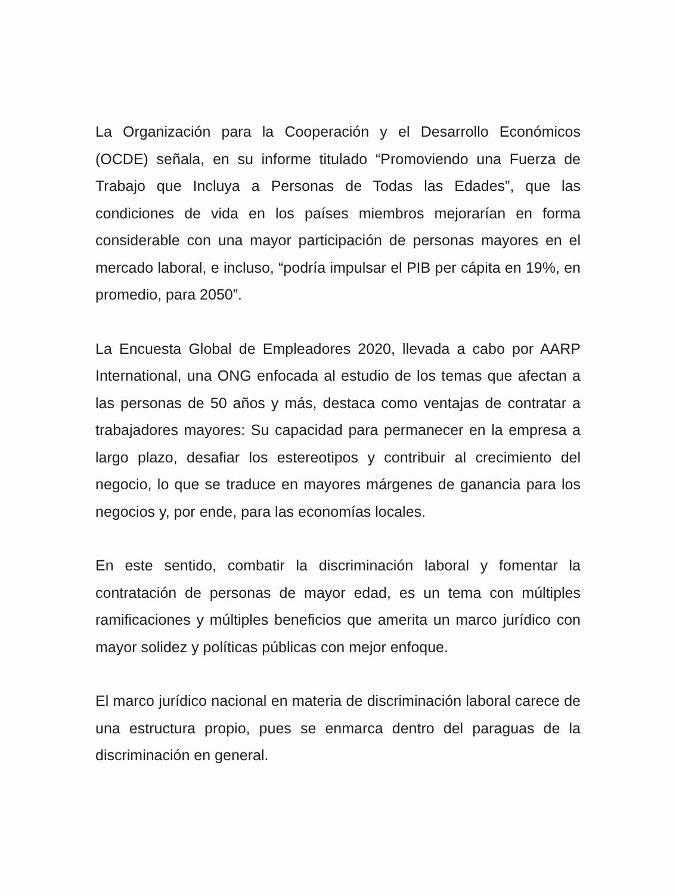La Organización para la Cooperación y el Desarrollo Económicos (OCDE) señala, en su informe titulado “Promoviendo una Fuerza de Trabajo que Incluya a Personas de Todas las Edades”, que las condiciones de vida en los países miembros mejorarían en forma considerable con una mayor participación de personas mayores en el mercado laboral, e incluso, “podría impulsar el PIB per cápita en 19%, en promedio, para 2050”.
La Encuesta Global de Empleadores 2020, llevada a cabo por AARP International, una ONG enfocada al estudio de los temas que afectan a las personas de 50 años y más, destaca como ventajas de contratar a trabajadores mayores: Su capacidad para permanecer en la empresa a largo plazo, desafiar los estereotipos y contribuir al crecimiento del negocio, lo que se traduce en mayores márgenes de ganancia para los negocios y, por ende, para las economías locales.
En este sentido, combatir la discriminación laboral y fomentar la contratación de personas de mayor edad, es un tema con múltiples ramificaciones y múltiples beneficios que amerita un marco jurídico con mayor solidez y políticas públicas con mejor enfoque.
El marco jurídico nacional en materia de discriminación laboral carece de una estructura propio, pues se enmarca dentro del paraguas de la discriminación en general.